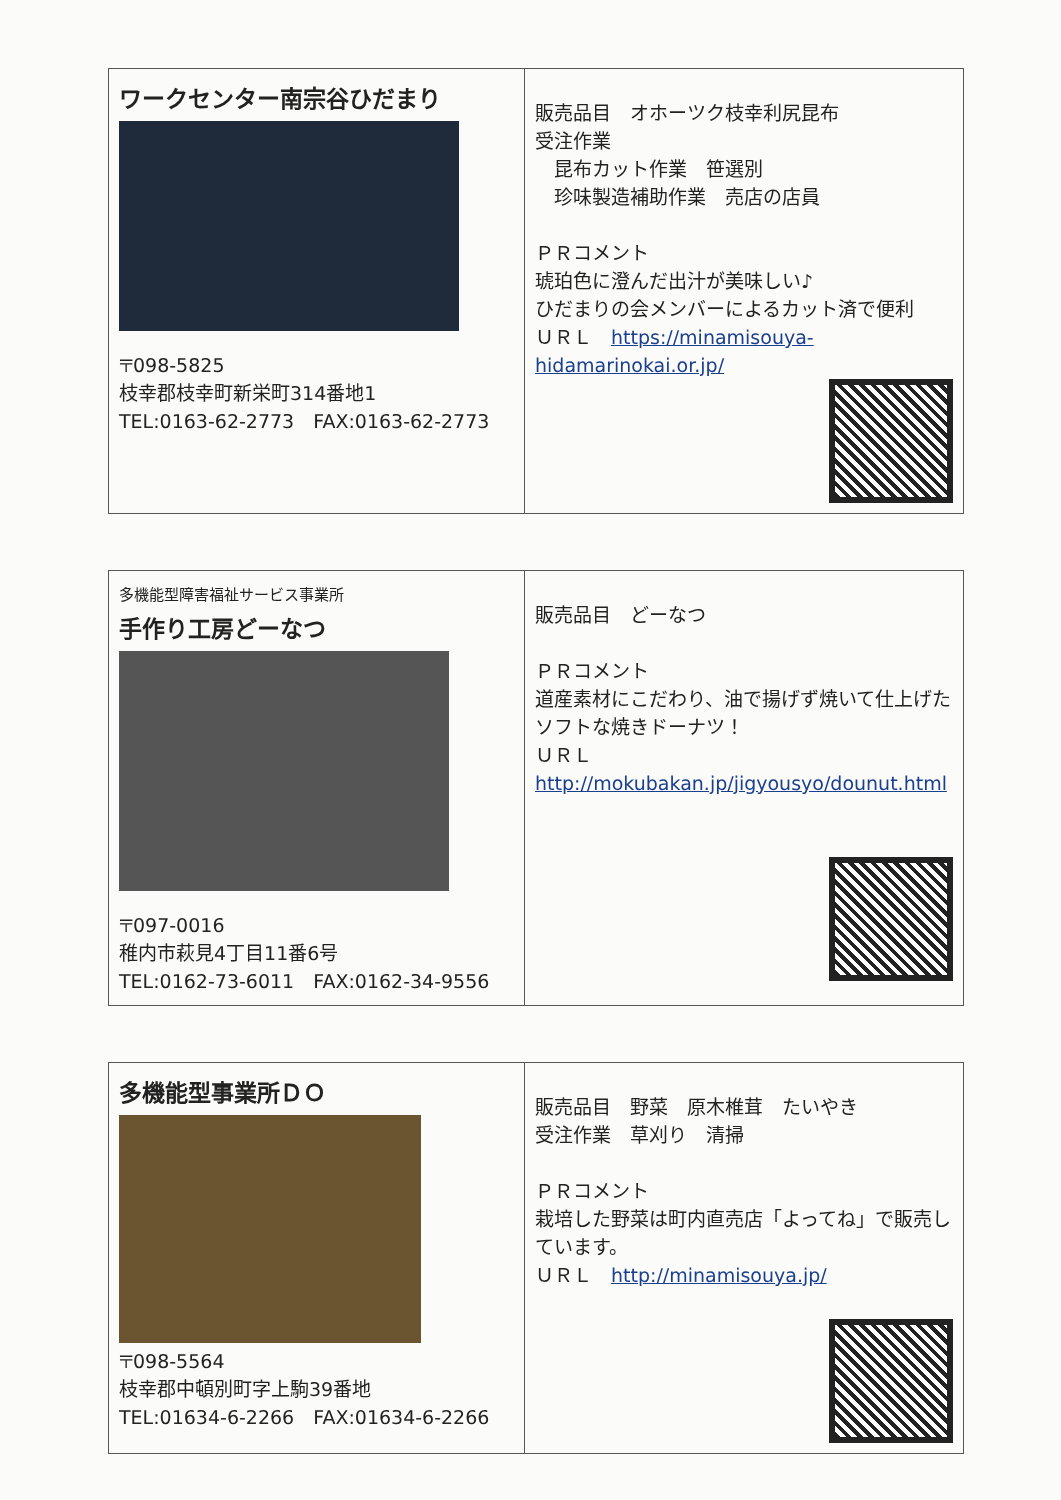| ワークセンター南宗谷ひだまり 〒098-5825 枝幸郡枝幸町新栄町314番地1 TEL:0163-62-2773 FAX:0163-62-2773 | 販売品目 オホーツク枝幸利尻昆布 受注作業 昆布カット作業 笹選別 珍味製造補助作業 売店の店員 ＰＲコメント 琥珀色に澄んだ出汁が美味しい♪ ひだまりの会メンバーによるカット済で便利 ＵＲＬ https://minamisouya-hidamarinokai.or.jp/ |
| 多機能型障害福祉サービス事業所 手作り工房どーなつ 〒097-0016 稚内市萩見4丁目11番6号 TEL:0162-73-6011 FAX:0162-34-9556 | 販売品目 どーなつ ＰＲコメント 道産素材にこだわり、油で揚げず焼いて仕上げたソフトな焼きドーナツ！ ＵＲＬ http://mokubakan.jp/jigyousyo/dounut.html |
| 多機能型事業所ＤＯ 〒098-5564 枝幸郡中頓別町字上駒39番地 TEL:01634-6-2266 FAX:01634-6-2266 | 販売品目 野菜 原木椎茸 たいやき 受注作業 草刈り 清掃 ＰＲコメント 栽培した野菜は町内直売店「よってね」で販売しています。 ＵＲＬ http://minamisouya.jp/ |